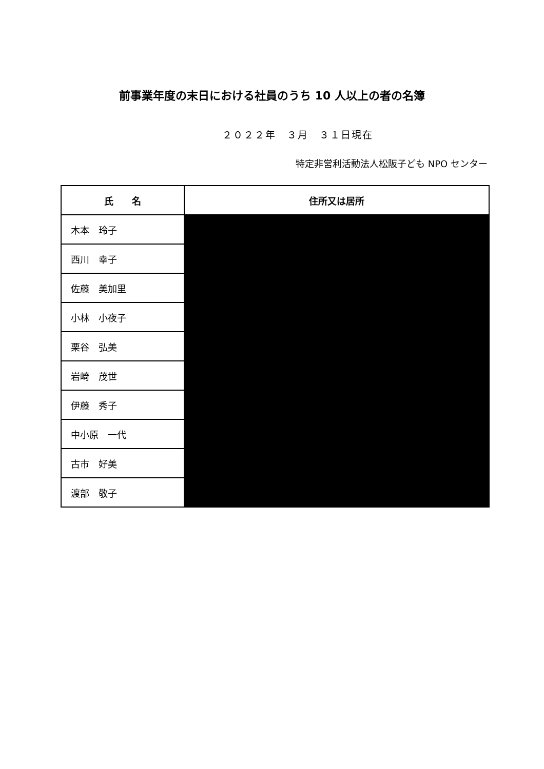前事業年度の末日における社員のうち 10 人以上の者の名簿
２０２２年　３月　３１日現在
特定非営利活動法人松阪子ども NPO センター
| 氏 名 | 住所又は居所 |
| --- | --- |
| 木本 玲子 | |
| 西川 幸子 | |
| 佐藤 美加里 | |
| 小林 小夜子 | |
| 栗谷 弘美 | |
| 岩崎 茂世 | |
| 伊藤 秀子 | |
| 中小原 一代 | |
| 古市 好美 | |
| 渡部 敬子 | |